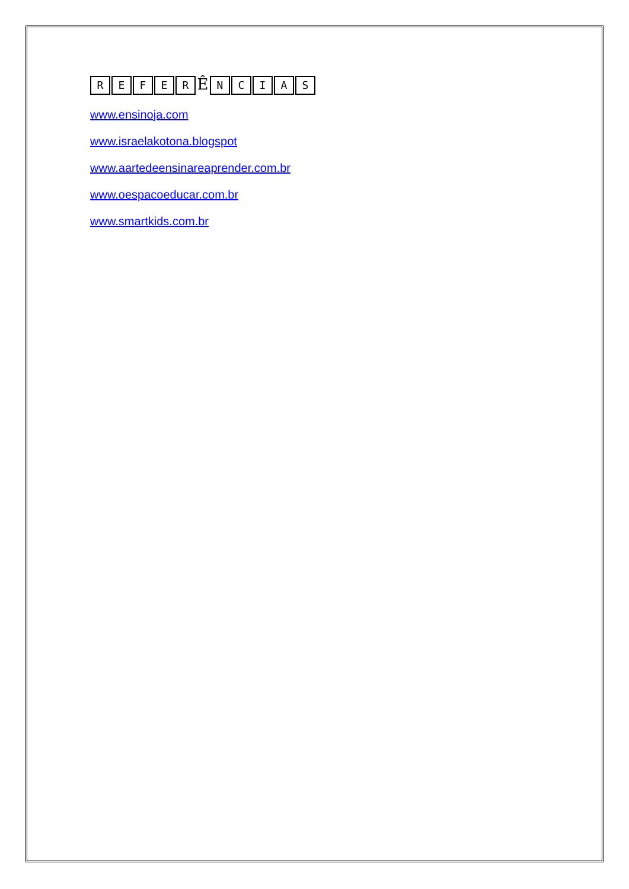REFER Ê NCIAS
www.ensinoja.com
www.israelakotona.blogspot
www.aartedeensinareaprender.com.br
www.oespacoeducar.com.br
www.smartkids.com.br